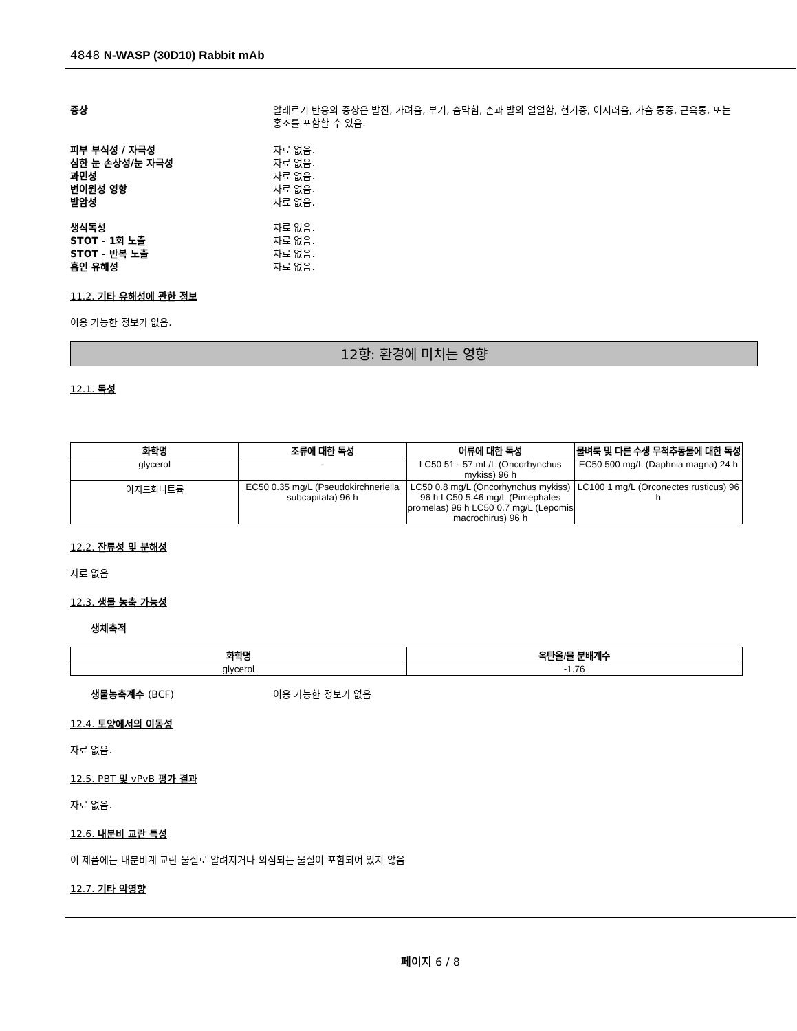4848 N-WASP (30D10) Rabbit mAb
증상 알레르기 반응의 증상은 발진, 가려움, 부기, 숨막힘, 손과 발의 얼얼함, 현기증, 어지러움, 가슴 통증, 근육통, 또는 홍조를 포함할 수 있음.
피부 부식성 / 자극성 자료 없음.
심한 눈 손상성/눈 자극성 자료 없음.
과민성 자료 없음.
변이원성 영향 자료 없음.
발암성 자료 없음.
생식독성 자료 없음.
STOT - 1회 노출 자료 없음.
STOT - 반복 노출 자료 없음.
흡인 유해성 자료 없음.
11.2. 기타 유해성에 관한 정보
이용 가능한 정보가 없음.
12항: 환경에 미치는 영향
12.1. 독성
| 화학명 | 조류에 대한 독성 | 어류에 대한 독성 | 물벼룩 및 다른 수생 무척추동물에 대한 독성 |
| --- | --- | --- | --- |
| glycerol | - | LC50 51 - 57 mL/L (Oncorhynchus mykiss) 96 h | EC50 500 mg/L (Daphnia magna) 24 h |
| 아지드화나트륨 | EC50 0.35 mg/L (Pseudokirchneriella subcapitata) 96 h | LC50 0.8 mg/L (Oncorhynchus mykiss) 96 h LC50 5.46 mg/L (Pimephales promelas) 96 h LC50 0.7 mg/L (Lepomis macrochirus) 96 h | LC100 1 mg/L (Orconectes rusticus) 96 h |
12.2. 잔류성 및 분해성
자료 없음
12.3. 생물 농축 가능성
생체축적
| 화학명 | 옥탄올/물 분배계수 |
| --- | --- |
| glycerol | -1.76 |
생물농축계수 (BCF) 이용 가능한 정보가 없음
12.4. 토양에서의 이동성
자료 없음.
12.5. PBT 및 vPvB 평가 결과
자료 없음.
12.6. 내분비 교란 특성
이 제품에는 내분비계 교란 물질로 알려지거나 의심되는 물질이 포함되어 있지 않음
12.7. 기타 악영향
페이지 6 / 8